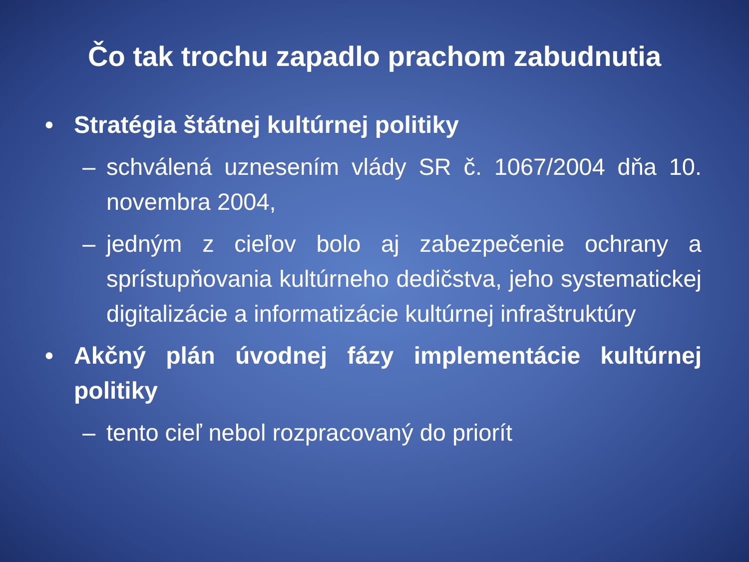Čo tak trochu zapadlo prachom zabudnutia
• Stratégia štátnej kultúrnej politiky
– schválená uznesením vlády SR č. 1067/2004 dňa 10. novembra 2004,
– jedným z cieľov bolo aj zabezpečenie ochrany a sprístupňovania kultúrneho dedičstva, jeho systematickej digitalizácie a informatizácie kultúrnej infraštruktúry
• Akčný plán úvodnej fázy implementácie kultúrnej politiky
– tento cieľ nebol rozpracovaný do priorít